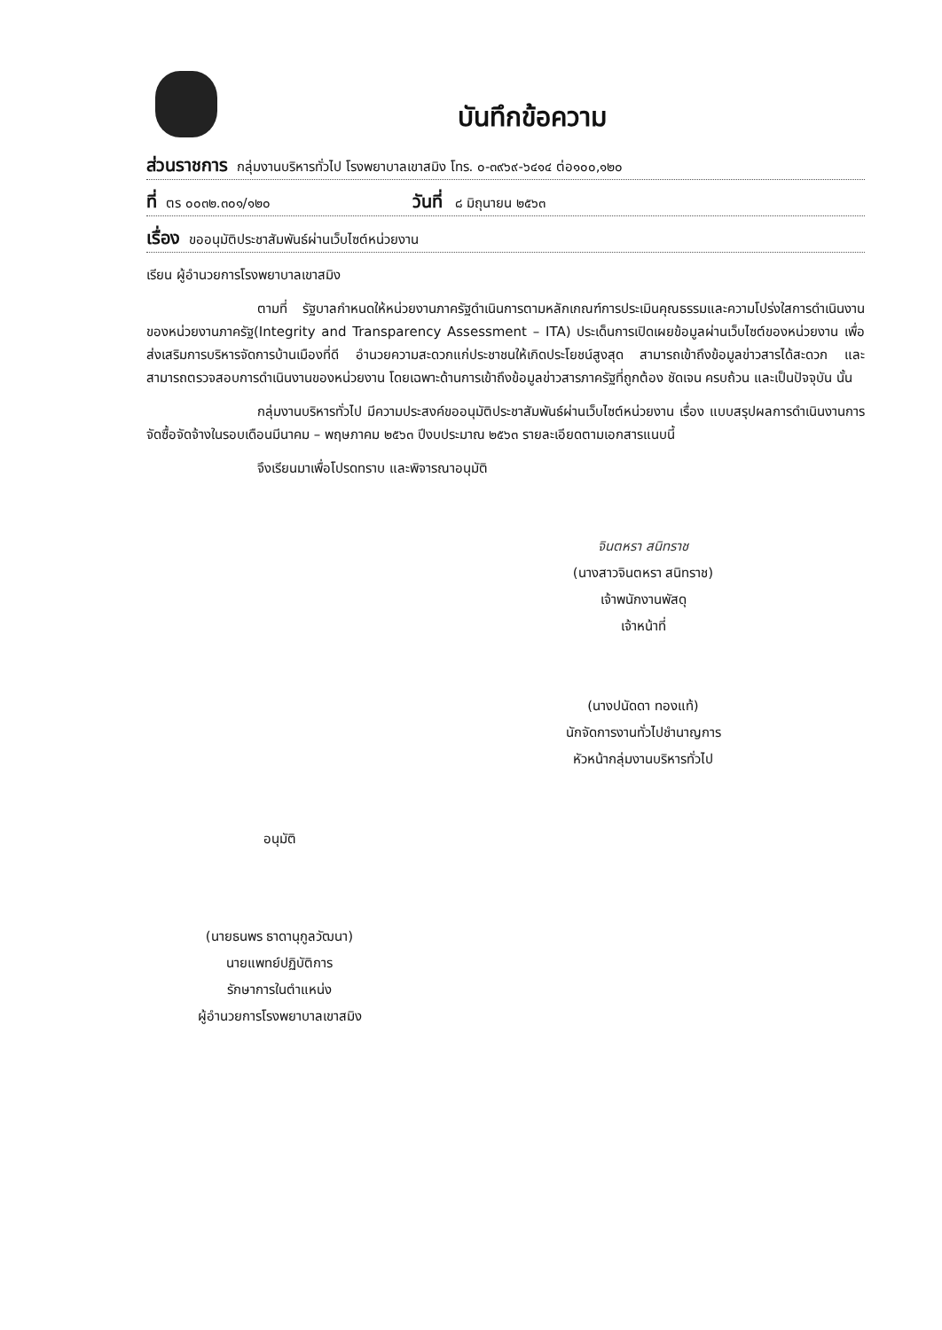บันทึกข้อความ
ส่วนราชการ กลุ่มงานบริหารทั่วไป โรงพยาบาลเขาสมิง โทร. ๐-๓๙๖๙-๖๔๑๔ ต่อ๑๐๐,๑๒๐
ที่ ตร ๐๐๓๒.๓๐๑/๑๒๐ วันที่ ๘ มิถุนายน ๒๕๖๓
เรื่อง ขออนุมัติประชาสัมพันธ์ผ่านเว็บไซต์หน่วยงาน
เรียน ผู้อำนวยการโรงพยาบาลเขาสมิง
ตามที่ รัฐบาลกำหนดให้หน่วยงานภาครัฐดำเนินการตามหลักเกณฑ์การประเมินคุณธรรมและความโปร่งใสการดำเนินงานของหน่วยงานภาครัฐ(Integrity and Transparency Assessment – ITA) ประเด็นการเปิดเผยข้อมูลผ่านเว็บไซต์ของหน่วยงาน เพื่อส่งเสริมการบริหารจัดการบ้านเมืองที่ดี อำนวยความสะดวกแก่ประชาชนให้เกิดประโยชน์สูงสุด สามารถเข้าถึงข้อมูลข่าวสารได้สะดวก และสามารถตรวจสอบการดำเนินงานของหน่วยงาน โดยเฉพาะด้านการเข้าถึงข้อมูลข่าวสารภาครัฐที่ถูกต้อง ชัดเจน ครบถ้วน และเป็นปัจจุบัน นั้น
กลุ่มงานบริหารทั่วไป มีความประสงค์ขออนุมัติประชาสัมพันธ์ผ่านเว็บไซต์หน่วยงาน เรื่อง แบบสรุปผลการดำเนินงานการจัดซื้อจัดจ้างในรอบเดือนมีนาคม – พฤษภาคม ๒๕๖๓ ปีงบประมาณ ๒๕๖๓ รายละเอียดตามเอกสารแนบนี้
จึงเรียนมาเพื่อโปรดทราบ และพิจารณาอนุมัติ
จินตหรา สนิทราช
(นางสาวจินตหรา สนิทราช)
เจ้าพนักงานพัสดุ
เจ้าหน้าที่
(นางปนัดดา ทองแท้)
นักจัดการงานทั่วไปชำนาญการ
หัวหน้ากลุ่มงานบริหารทั่วไป
อนุมัติ
(นายธนพร ธาดานุกูลวัฒนา)
นายแพทย์ปฏิบัติการ
รักษาการในตำแหน่ง
ผู้อำนวยการโรงพยาบาลเขาสมิง